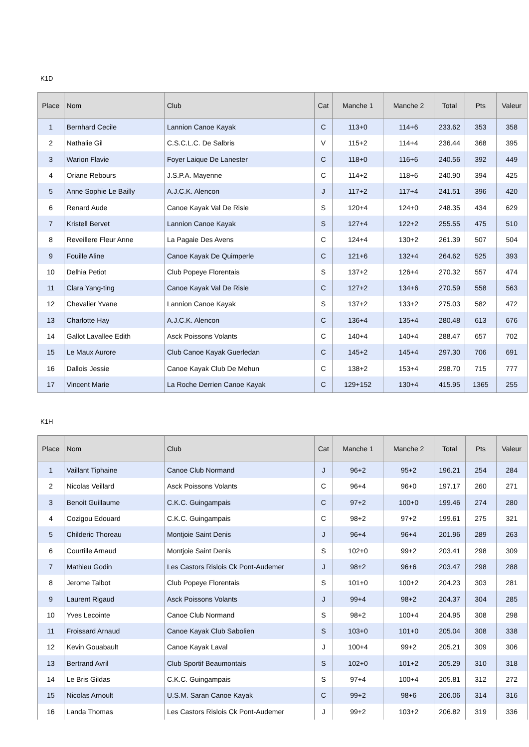K1D
| Place | Nom | Club | Cat | Manche 1 | Manche 2 | Total | Pts | Valeur |
| --- | --- | --- | --- | --- | --- | --- | --- | --- |
| 1 | Bernhard Cecile | Lannion Canoe Kayak | C | 113+0 | 114+6 | 233.62 | 353 | 358 |
| 2 | Nathalie Gil | C.S.C.L.C. De Salbris | V | 115+2 | 114+4 | 236.44 | 368 | 395 |
| 3 | Warion Flavie | Foyer Laique De Lanester | C | 118+0 | 116+6 | 240.56 | 392 | 449 |
| 4 | Oriane Rebours | J.S.P.A. Mayenne | C | 114+2 | 118+6 | 240.90 | 394 | 425 |
| 5 | Anne Sophie Le Bailly | A.J.C.K. Alencon | J | 117+2 | 117+4 | 241.51 | 396 | 420 |
| 6 | Renard Aude | Canoe Kayak Val De Risle | S | 120+4 | 124+0 | 248.35 | 434 | 629 |
| 7 | Kristell Bervet | Lannion Canoe Kayak | S | 127+4 | 122+2 | 255.55 | 475 | 510 |
| 8 | Reveillere Fleur Anne | La Pagaie Des Avens | C | 124+4 | 130+2 | 261.39 | 507 | 504 |
| 9 | Fouille Aline | Canoe Kayak De Quimperle | C | 121+6 | 132+4 | 264.62 | 525 | 393 |
| 10 | Delhia Petiot | Club Popeye Florentais | S | 137+2 | 126+4 | 270.32 | 557 | 474 |
| 11 | Clara Yang-ting | Canoe Kayak Val De Risle | C | 127+2 | 134+6 | 270.59 | 558 | 563 |
| 12 | Chevalier Yvane | Lannion Canoe Kayak | S | 137+2 | 133+2 | 275.03 | 582 | 472 |
| 13 | Charlotte Hay | A.J.C.K. Alencon | C | 136+4 | 135+4 | 280.48 | 613 | 676 |
| 14 | Gallot Lavallee Edith | Asck Poissons Volants | C | 140+4 | 140+4 | 288.47 | 657 | 702 |
| 15 | Le Maux Aurore | Club Canoe Kayak Guerledan | C | 145+2 | 145+4 | 297.30 | 706 | 691 |
| 16 | Dallois Jessie | Canoe Kayak Club De Mehun | C | 138+2 | 153+4 | 298.70 | 715 | 777 |
| 17 | Vincent Marie | La Roche Derrien Canoe Kayak | C | 129+152 | 130+4 | 415.95 | 1365 | 255 |
K1H
| Place | Nom | Club | Cat | Manche 1 | Manche 2 | Total | Pts | Valeur |
| --- | --- | --- | --- | --- | --- | --- | --- | --- |
| 1 | Vaillant Tiphaine | Canoe Club Normand | J | 96+2 | 95+2 | 196.21 | 254 | 284 |
| 2 | Nicolas Veillard | Asck Poissons Volants | C | 96+4 | 96+0 | 197.17 | 260 | 271 |
| 3 | Benoit Guillaume | C.K.C. Guingampais | C | 97+2 | 100+0 | 199.46 | 274 | 280 |
| 4 | Cozigou Edouard | C.K.C. Guingampais | C | 98+2 | 97+2 | 199.61 | 275 | 321 |
| 5 | Childeric Thoreau | Montjoie Saint Denis | J | 96+4 | 96+4 | 201.96 | 289 | 263 |
| 6 | Courtille Arnaud | Montjoie Saint Denis | S | 102+0 | 99+2 | 203.41 | 298 | 309 |
| 7 | Mathieu Godin | Les Castors Rislois Ck Pont-Audemer | J | 98+2 | 96+6 | 203.47 | 298 | 288 |
| 8 | Jerome Talbot | Club Popeye Florentais | S | 101+0 | 100+2 | 204.23 | 303 | 281 |
| 9 | Laurent Rigaud | Asck Poissons Volants | J | 99+4 | 98+2 | 204.37 | 304 | 285 |
| 10 | Yves Lecointe | Canoe Club Normand | S | 98+2 | 100+4 | 204.95 | 308 | 298 |
| 11 | Froissard Arnaud | Canoe Kayak Club Sabolien | S | 103+0 | 101+0 | 205.04 | 308 | 338 |
| 12 | Kevin Gouabault | Canoe Kayak Laval | J | 100+4 | 99+2 | 205.21 | 309 | 306 |
| 13 | Bertrand Avril | Club Sportif Beaumontais | S | 102+0 | 101+2 | 205.29 | 310 | 318 |
| 14 | Le Bris Gildas | C.K.C. Guingampais | S | 97+4 | 100+4 | 205.81 | 312 | 272 |
| 15 | Nicolas Arnoult | U.S.M. Saran Canoe Kayak | C | 99+2 | 98+6 | 206.06 | 314 | 316 |
| 16 | Landa Thomas | Les Castors Rislois Ck Pont-Audemer | J | 99+2 | 103+2 | 206.82 | 319 | 336 |